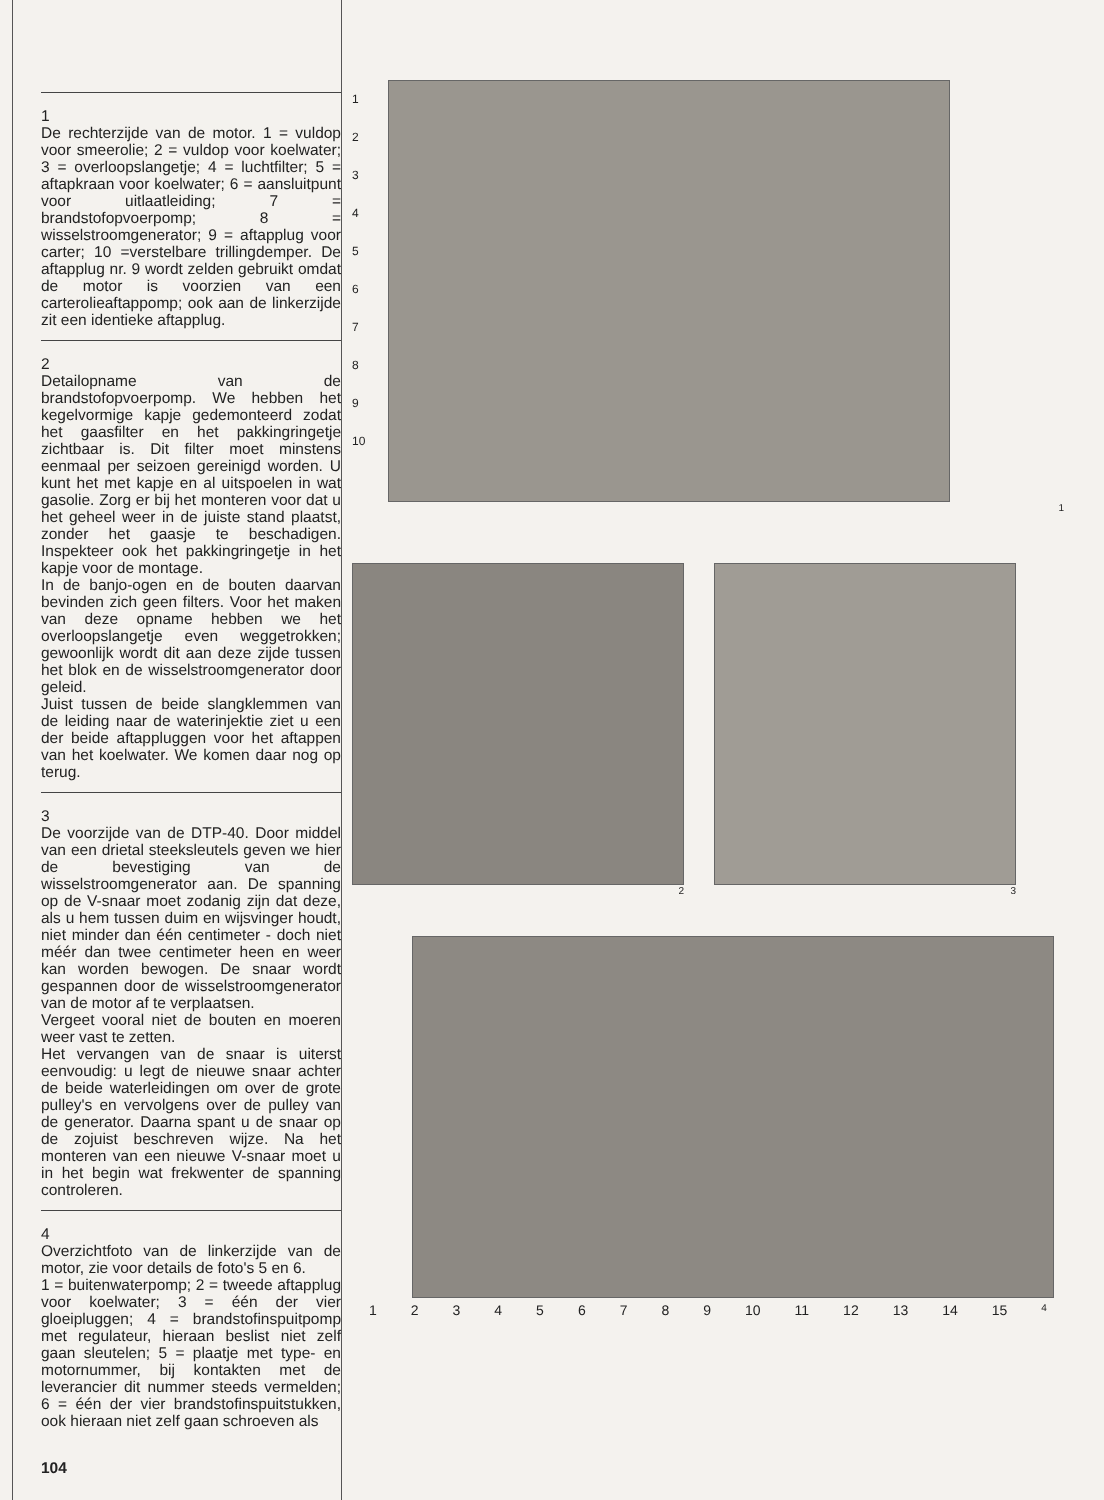1
De rechterzijde van de motor. 1 = vuldop voor smeerolie; 2 = vuldop voor koelwater; 3 = overloopslangetje; 4 = luchtfilter; 5 = aftapkraan voor koelwater; 6 = aansluitpunt voor uitlaatleiding; 7 = brandstofopvoerpomp; 8 = wisselstroomgenerator; 9 = aftapplug voor carter; 10 =verstelbare trillingdemper. De aftapplug nr. 9 wordt zelden gebruikt omdat de motor is voorzien van een carterolieaftappomp; ook aan de linkerzijde zit een identieke aftapplug.
2
Detailopname van de brandstofopvoerpomp. We hebben het kegelvormige kapje gedemonteerd zodat het gaasfilter en het pakkingringetje zichtbaar is. Dit filter moet minstens eenmaal per seizoen gereinigd worden. U kunt het met kapje en al uitspoelen in wat gasolie. Zorg er bij het monteren voor dat u het geheel weer in de juiste stand plaatst, zonder het gaasje te beschadigen. Inspekteer ook het pakkingringetje in het kapje voor de montage.
In de banjo-ogen en de bouten daarvan bevinden zich geen filters. Voor het maken van deze opname hebben we het overloopslangetje even weggetrokken; gewoonlijk wordt dit aan deze zijde tussen het blok en de wisselstroomgenerator door geleid.
Juist tussen de beide slangklemmen van de leiding naar de waterinjektie ziet u een der beide aftappluggen voor het aftappen van het koelwater. We komen daar nog op terug.
3
De voorzijde van de DTP-40. Door middel van een drietal steeksleutels geven we hier de bevestiging van de wisselstroomgenerator aan. De spanning op de V-snaar moet zodanig zijn dat deze, als u hem tussen duim en wijsvinger houdt, niet minder dan één centimeter - doch niet méér dan twee centimeter heen en weer kan worden bewogen. De snaar wordt gespannen door de wisselstroomgenerator van de motor af te verplaatsen.
Vergeet vooral niet de bouten en moeren weer vast te zetten.
Het vervangen van de snaar is uiterst eenvoudig: u legt de nieuwe snaar achter de beide waterleidingen om over de grote pulley's en vervolgens over de pulley van de generator. Daarna spant u de snaar op de zojuist beschreven wijze. Na het monteren van een nieuwe V-snaar moet u in het begin wat frekwenter de spanning controleren.
4
Overzichtfoto van de linkerzijde van de motor, zie voor details de foto's 5 en 6.
1 = buitenwaterpomp; 2 = tweede aftapplug voor koelwater; 3 = één der vier gloeipluggen; 4 = brandstofinspuitpomp met regulateur, hieraan beslist niet zelf gaan sleutelen; 5 = plaatje met type- en motornummer, bij kontakten met de leverancier dit nummer steeds vermelden; 6 = één der vier brandstofinspuitstukken, ook hieraan niet zelf gaan schroeven als
104
1
2
3
4
5
6
7
8
9
10
1
2 3
1 2 3 4 5 6 7 8 9 10 11 12 13 14 15 4